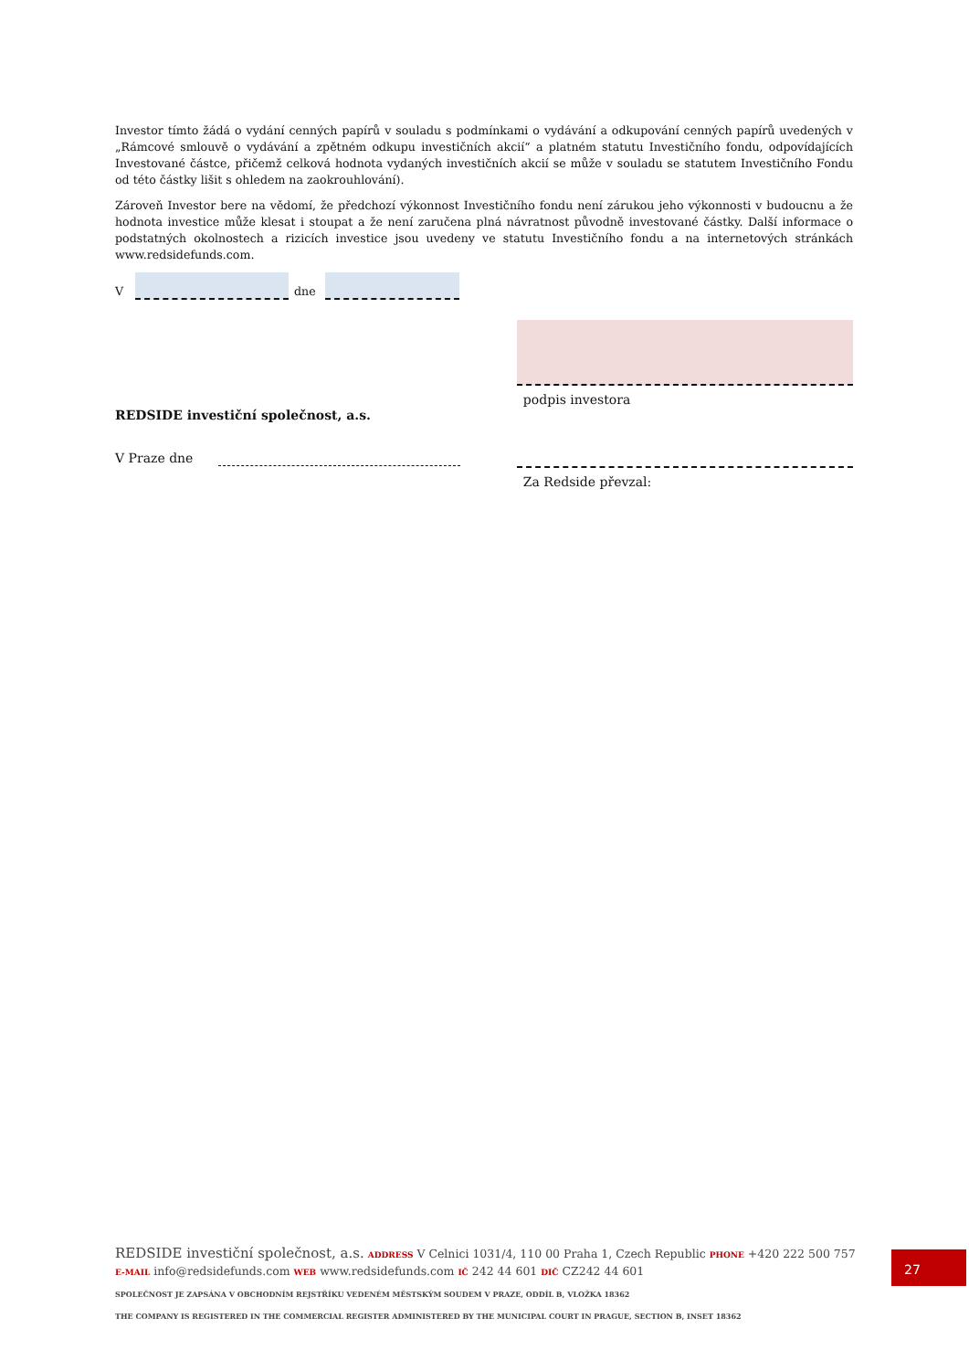Investor tímto žádá o vydání cenných papírů v souladu s podmínkami o vydávání a odkupování cenných papírů uvedených v „Rámcové smlouvě o vydávání a zpětném odkupu investičních akcií“ a platném statutu Investičního fondu, odpovídajících Investované částce, přičemž celková hodnota vydaných investičních akcií se může v souladu se statutem Investičního Fondu od této částky lišit s ohledem na zaokrouhlování).
Zároveň Investor bere na vědomí, že předchozí výkonnost Investičního fondu není zárukou jeho výkonnosti v budoucnu a že hodnota investice může klesat i stoupat a že není zaručena plná návratnost původně investované částky. Další informace o podstatných okolnostech a rizicích investice jsou uvedeny ve statutu Investičního fondu a na internetových stránkách www.redsidefunds.com.
V
dne
REDSIDE investiční společnost, a.s.
V Praze dne
podpis investora
Za Redside převzal:
REDSIDE investiční společnost, a.s. ADDRESS V Celnici 1031/4, 110 00 Praha 1, Czech Republic PHONE +420 222 500 757
E-MAIL info@redsidefunds.com WEB www.redsidefunds.com IČ 242 44 601 DIČ CZ242 44 601
SPOLEČNOST JE ZAPSÁNA V OBCHODNÍM REJSTŘÍKU VEDENÉM MĚSTSKÝM SOUDEM V PRAZE, ODDÍL B, VLOŽKA 18362
THE COMPANY IS REGISTERED IN THE COMMERCIAL REGISTER ADMINISTERED BY THE MUNICIPAL COURT IN PRAGUE, SECTION B, INSET 18362
27